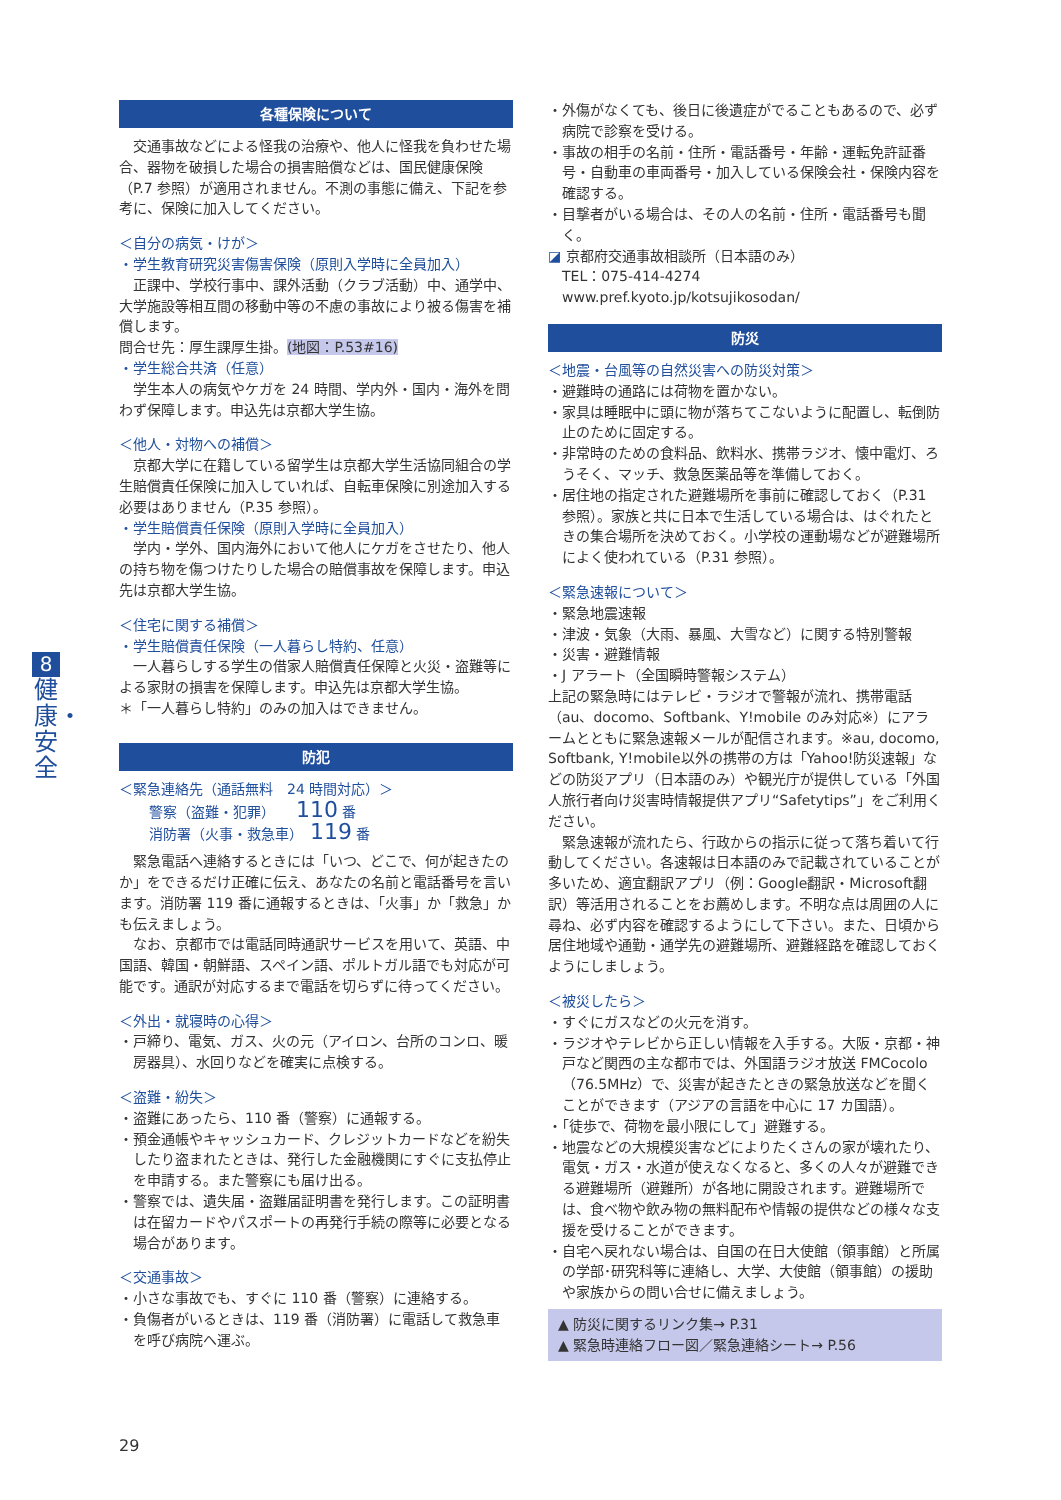8
健康・安全
各種保険について
交通事故などによる怪我の治療や、他人に怪我を負わせた場合、器物を破損した場合の損害賠償などは、国民健康保険（P.7 参照）が適用されません。不測の事態に備え、下記を参考に、保険に加入してください。
＜自分の病気・けが＞
・学生教育研究災害傷害保険（原則入学時に全員加入）
正課中、学校行事中、課外活動（クラブ活動）中、通学中、大学施設等相互間の移動中等の不慮の事故により被る傷害を補償します。
問合せ先：厚生課厚生掛。(地図：P.53#16)
・学生総合共済（任意）
学生本人の病気やケガを 24 時間、学内外・国内・海外を問わず保障します。申込先は京都大学生協。
＜他人・対物への補償＞
京都大学に在籍している留学生は京都大学生活協同組合の学生賠償責任保険に加入していれば、自転車保険に別途加入する必要はありません（P.35 参照）。
・学生賠償責任保険（原則入学時に全員加入）
学内・学外、国内海外において他人にケガをさせたり、他人の持ち物を傷つけたりした場合の賠償事故を保障します。申込先は京都大学生協。
＜住宅に関する補償＞
・学生賠償責任保険（一人暮らし特約、任意）
一人暮らしする学生の借家人賠償責任保障と火災・盗難等による家財の損害を保障します。申込先は京都大学生協。
＊「一人暮らし特約」のみの加入はできません。
防犯
＜緊急連絡先（通話無料　24 時間対応）＞
警察（盗難・犯罪）　　110 番
消防署（火事・救急車）　119 番
緊急電話へ連絡するときには「いつ、どこで、何が起きたのか」をできるだけ正確に伝え、あなたの名前と電話番号を言います。消防署 119 番に通報するときは、「火事」か「救急」かも伝えましょう。
なお、京都市では電話同時通訳サービスを用いて、英語、中国語、韓国・朝鮮語、スペイン語、ポルトガル語でも対応が可能です。通訳が対応するまで電話を切らずに待ってください。
＜外出・就寝時の心得＞
・戸締り、電気、ガス、火の元（アイロン、台所のコンロ、暖房器具）、水回りなどを確実に点検する。
＜盗難・紛失＞
・盗難にあったら、110 番（警察）に通報する。
・預金通帳やキャッシュカード、クレジットカードなどを紛失したり盗まれたときは、発行した金融機関にすぐに支払停止を申請する。また警察にも届け出る。
・警察では、遺失届・盗難届証明書を発行します。この証明書は在留カードやパスポートの再発行手続の際等に必要となる場合があります。
＜交通事故＞
・小さな事故でも、すぐに 110 番（警察）に連絡する。
・負傷者がいるときは、119 番（消防署）に電話して救急車を呼び病院へ運ぶ。
・外傷がなくても、後日に後遺症がでることもあるので、必ず病院で診察を受ける。
・事故の相手の名前・住所・電話番号・年齢・運転免許証番号・自動車の車両番号・加入している保険会社・保険内容を確認する。
・目撃者がいる場合は、その人の名前・住所・電話番号も聞く。
◪ 京都府交通事故相談所（日本語のみ）
TEL：075-414-4274
www.pref.kyoto.jp/kotsujikosodan/
防災
＜地震・台風等の自然災害への防災対策＞
・避難時の通路には荷物を置かない。
・家具は睡眠中に頭に物が落ちてこないように配置し、転倒防止のために固定する。
・非常時のための食料品、飲料水、携帯ラジオ、懐中電灯、ろうそく、マッチ、救急医薬品等を準備しておく。
・居住地の指定された避難場所を事前に確認しておく（P.31 参照）。家族と共に日本で生活している場合は、はぐれたときの集合場所を決めておく。小学校の運動場などが避難場所によく使われている（P.31 参照）。
＜緊急速報について＞
・緊急地震速報
・津波・気象（大雨、暴風、大雪など）に関する特別警報
・災害・避難情報
・J アラート（全国瞬時警報システム）
上記の緊急時にはテレビ・ラジオで警報が流れ、携帯電話（au、docomo、Softbank、Y!mobile のみ対応※）にアラームとともに緊急速報メールが配信されます。※au, docomo, Softbank, Y!mobile以外の携帯の方は「Yahoo!防災速報」などの防災アプリ（日本語のみ）や観光庁が提供している「外国人旅行者向け災害時情報提供アプリ“Safetytips”」をご利用ください。
緊急速報が流れたら、行政からの指示に従って落ち着いて行動してください。各速報は日本語のみで記載されていることが多いため、適宜翻訳アプリ（例：Google翻訳・Microsoft翻訳）等活用されることをお薦めします。不明な点は周囲の人に尋ね、必ず内容を確認するようにして下さい。また、日頃から居住地域や通勤・通学先の避難場所、避難経路を確認しておくようにしましょう。
＜被災したら＞
・すぐにガスなどの火元を消す。
・ラジオやテレビから正しい情報を入手する。大阪・京都・神戸など関西の主な都市では、外国語ラジオ放送 FMCocolo（76.5MHz）で、災害が起きたときの緊急放送などを聞くことができます（アジアの言語を中心に 17 カ国語）。
・「徒歩で、荷物を最小限にして」避難する。
・地震などの大規模災害などによりたくさんの家が壊れたり、電気・ガス・水道が使えなくなると、多くの人々が避難できる避難場所（避難所）が各地に開設されます。避難場所では、食べ物や飲み物の無料配布や情報の提供などの様々な支援を受けることができます。
・自宅へ戻れない場合は、自国の在日大使館（領事館）と所属の学部･研究科等に連絡し、大学、大使館（領事館）の援助や家族からの問い合せに備えましょう。
▲ 防災に関するリンク集→ P.31
▲ 緊急時連絡フロー図／緊急連絡シート→ P.56
29